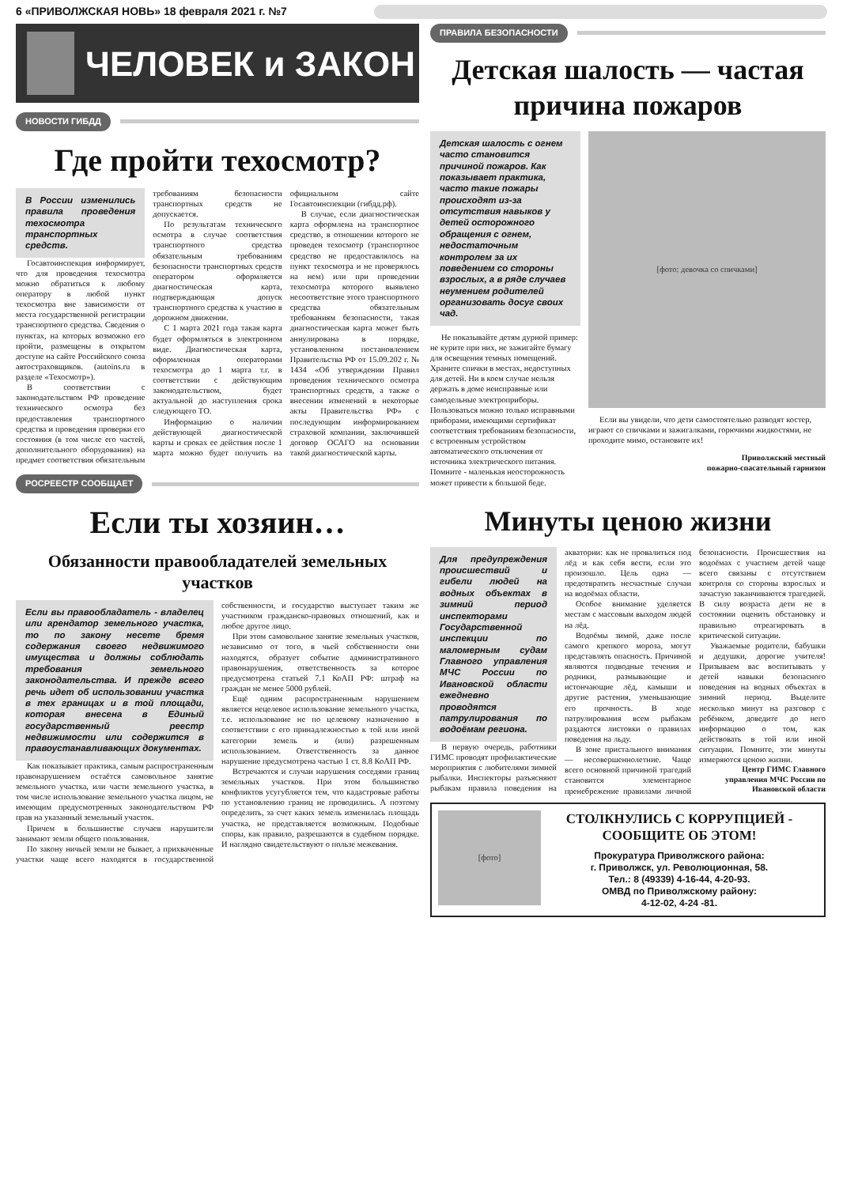6 «ПРИВОЛЖСКАЯ НОВЬ» 18 февраля 2021 г. №7
ЧЕЛОВЕК и ЗАКОН
НОВОСТИ ГИБДД
Где пройти техосмотр?
В России изменились правила проведения техосмотра транспортных средств.
Госавтоинспекция информирует, что для проведения техосмотра можно обратиться к любому оператору в любой пункт техосмотра вне зависимости от места государственной регистрации транспортного средства. Сведения о пунктах, на которых возможно его пройти, размещены в открытом доступе на сайте Российского союза автостраховщиков. (autoins.ru в разделе «Техосмотр»).
В соответствии с законодательством РФ проведение технического осмотра без предоставления транспортного средства и проведения проверки его состояния (в том числе его частей, дополнительного оборудования) на предмет соответствия обязательным требованиям безопасности транспортных средств не допускается.
По результатам технического осмотра в случае соответствия транспортного средства обязательным требованиям безопасности транспортных средств оператором оформляется диагностическая карта, подтверждающая допуск транспортного средства к участию в дорожном движении.
С 1 марта 2021 года такая карта будет оформляться в электронном виде. Диагностическая карта, оформленная операторами техосмотра до 1 марта т.г. в соответствии с действующим законодательством, будет актуальной до наступления срока следующего ТО.
Информацию о наличии действующей диагностической карты и сроках ее действия после 1 марта можно будет получить на официальном сайте Госавтоинспекции (гибдд.рф).
В случае, если диагностическая карта оформлена на транспортное средство, в отношении которого не проведен техосмотр (транспортное средство не предоставлялось на пункт техосмотра и не проверялось на нем) или при проведении техосмотра которого выявлено несоответствие этого транспортного средства обязательным требованиям безопасности, такая диагностическая карта может быть аннулирована в порядке, установленном постановлением Правительства РФ от 15.09.202 г. № 1434 «Об утверждении Правил проведения технического осмотра транспортных средств, а также о внесении изменений в некоторые акты Правительства РФ» с последующим информированием страховой компании, заключившей договор ОСАГО на основании такой диагностической карты.
РОСРЕЕСТР СООБЩАЕТ
Если ты хозяин…
Обязанности правообладателей земельных участков
Если вы правообладатель - владелец или арендатор земельного участка, то по закону несете бремя содержания своего недвижимого имущества и должны соблюдать требования земельного законодательства. И прежде всего речь идет об использовании участка в тех границах и в той площади, которая внесена в Единый государственный реестр недвижимости или содержится в правоустанавливающих документах.
Как показывает практика, самым распространенным правонарушением остаётся самовольное занятие земельного участка, или части земельного участка, в том числе использование земельного участка лицом, не имеющим предусмотренных законодательством РФ прав на указанный земельный участок.
Причем в большинстве случаев нарушители занимают земли общего пользования.
По закону ничьей земли не бывает, а прихваченные участки чаще всего находятся в государственной собственности, и государство выступает таким же участником гражданско-правовых отношений, как и любое другое лицо.
При этом самовольное занятие земельных участков, независимо от того, в чьей собственности они находятся, образует событие административного правонарушения, ответственность за которое предусмотрена статьей 7.1 КоАП РФ: штраф на граждан не менее 5000 рублей.
Ещё одним распространенным нарушением является нецелевое использование земельного участка, т.е. использование не по целевому назначению в соответствии с его принадлежностью к той или иной категории земель и (или) разрешенным использованием. Ответственность за данное нарушение предусмотрена частью 1 ст. 8.8 КоАП РФ.
Встречаются и случаи нарушения соседями границ земельных участков. При этом большинство конфликтов усугубляется тем, что кадастровые работы по установлению границ не проводились. А поэтому определить, за счет каких земель изменилась площадь участка, не представляется возможным. Подобные споры, как правило, разрешаются в судебном порядке. И наглядно свидетельствуют о пользе межевания.
ПРАВИЛА БЕЗОПАСНОСТИ
Детская шалость — частая причина пожаров
Детская шалость с огнем часто становится причиной пожаров. Как показывает практика, часто такие пожары происходят из-за отсутствия навыков у детей осторожного обращения с огнем, недостаточным контролем за их поведением со стороны взрослых, а в ряде случаев неумением родителей организовать досуг своих чад.
Не показывайте детям дурной пример: не курите при них, не зажигайте бумагу для освещения темных помещений. Храните спички в местах, недоступных для детей. Ни в коем случае нельзя держать в доме неисправные или самодельные электроприборы. Пользоваться можно только исправными приборами, имеющими сертификат соответствия требованиям безопасности, с встроенным устройством автоматического отключения от источника электрического питания. Помните - маленькая неосторожность может привести к большой беде.
[фото: девочка со спичками]
Если вы увидели, что дети самостоятельно разводят костер, играют со спичками и зажигалками, горючими жидкостями, не проходите мимо, остановите их!
Приволжский местный
пожарно-спасательный гарнизон
Минуты ценою жизни
Для предупреждения происшествий и гибели людей на водных объектах в зимний период инспекторами Государственной инспекции по маломерным судам Главного управления МЧС России по Ивановской области ежедневно проводятся патрулирования по водоёмам региона.
В первую очередь, работники ГИМС проводят профилактические мероприятия с любителями зимней рыбалки. Инспекторы разъясняют рыбакам правила поведения на акватории: как не провалиться под лёд и как себя вести, если это произошло. Цель одна — предотвратить несчастные случаи на водоёмах области.
Особое внимание уделяется местам с массовым выходом людей на лёд.
Водоёмы зимой, даже после самого крепкого мороза, могут представлять опасность. Причиной являются подводные течения и родники, размывающие и истончающие лёд, камыши и другие растения, уменьшающие его прочность. В ходе патрулирования всем рыбакам раздаются листовки о правилах поведения на льду.
В зоне пристального внимания — несовершеннолетние. Чаще всего основной причиной трагедий становится элементарное пренебрежение правилами личной безопасности. Происшествия на водоёмах с участием детей чаще всего связаны с отсутствием контроля со стороны взрослых и зачастую заканчиваются трагедией. В силу возраста дети не в состоянии оценить обстановку и правильно отреагировать в критической ситуации.
Уважаемые родители, бабушки и дедушки, дорогие учителя! Призываем вас воспитывать у детей навыки безопасного поведения на водных объектах в зимний период. Выделите несколько минут на разговор с ребёнком, доведите до него информацию о том, как действовать в той или иной ситуации. Помните, эти минуты измеряются ценою жизни.
Центр ГИМС Главного управления МЧС России по Ивановской области
[фото]
СТОЛКНУЛИСЬ С КОРРУПЦИЕЙ - СООБЩИТЕ ОБ ЭТОМ!
Прокуратура Приволжского района:
г. Приволжск, ул. Революционная, 58.
Тел.: 8 (49339) 4-16-44, 4-20-93.
ОМВД по Приволжскому району:
4-12-02, 4-24 -81.